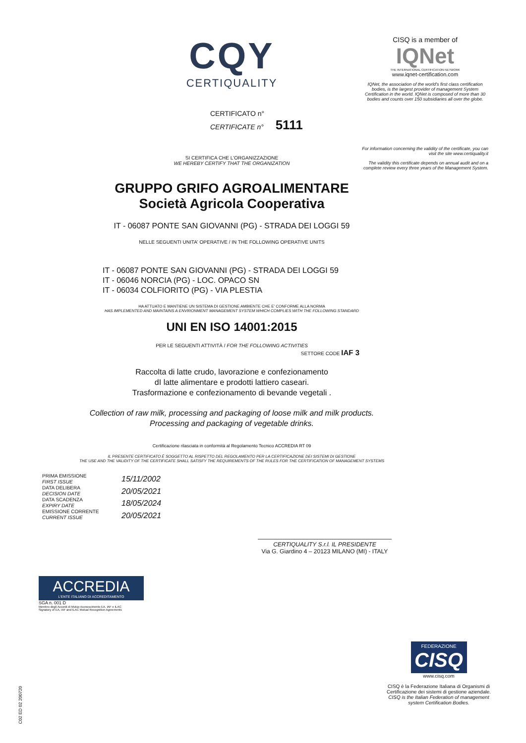CQY
CERTIQUALITY
CERTIFICATO n°
CERTIFICATE n° 5111
SI CERTIFICA CHE L'ORGANIZZAZIONE
WE HEREBY CERTIFY THAT THE ORGANIZATION
GRUPPO GRIFO AGROALIMENTARE
Società Agricola Cooperativa
IT - 06087 PONTE SAN GIOVANNI (PG) - STRADA DEI LOGGI 59
NELLE SEGUENTI UNITA' OPERATIVE / IN THE FOLLOWING OPERATIVE UNITS
IT - 06087 PONTE SAN GIOVANNI (PG) - STRADA DEI LOGGI 59
IT - 06046 NORCIA (PG) - LOC. OPACO SN
IT - 06034 COLFIORITO (PG) - VIA PLESTIA
HA ATTUATO E MANTIENE UN SISTEMA DI GESTIONE AMBIENTE CHE E' CONFORME ALLA NORMA
HAS IMPLEMENTED AND MAINTAINS A ENVIRONMENT MANAGEMENT SYSTEM WHICH COMPLIES WITH THE FOLLOWING STANDARD
UNI EN ISO 14001:2015
PER LE SEGUENTI ATTIVITÀ / FOR THE FOLLOWING ACTIVITIES
SETTORE CODE IAF 3
Raccolta di latte crudo, lavorazione e confezionamento
dI latte alimentare e prodotti lattiero caseari.
Trasformazione e confezionamento di bevande vegetali .
Collection of raw milk, processing and packaging of loose milk and milk products.
Processing and packaging of vegetable drinks.
Certificazione rilasciata in conformità al Regolamento Tecnico ACCREDIA RT 09
IL PRESENTE CERTIFICATO È SOGGETTO AL RISPETTO DEL REGOLAMENTO PER LA CERTIFICAZIONE DEI SISTEMI DI GESTIONE
THE USE AND THE VALIDITY OF THE CERTIFICATE SHALL SATISFY THE REQUIREMENTS OF THE RULES FOR THE CERTIFICATION OF MANAGEMENT SYSTEMS
PRIMA EMISSIONE
FIRST ISSUE
DATA DELIBERA
DECISION DATE
DATA SCADENZA
EXPIRY DATE
EMISSIONE CORRENTE
CURRENT ISSUE
15/11/2002
20/05/2021
18/05/2024
20/05/2021
CERTIQUALITY S.r.l. IL PRESIDENTE
Via G. Giardino 4 – 20123 MILANO (MI) - ITALY
CISQ is a member of
IQNet
THE INTERNATIONAL CERTIFICATION NETWORK
www.iqnet-certification.com
IQNet, the association of the world's first class certification bodies, is the largest provider of management System Certification in the world. IQNet is composed of more than 30 bodies and counts over 150 subsidiaries all over the globe.
For information concerning the validity of the certificate, you can visit the site www.certiquality.it
The validity this certificate depends on annual audit and on a complete review every three years of the Management System.
ACCREDIA
L'ENTE ITALIANO DI ACCREDITAMENTO
SGA n. 001 D
Membro degli Accordi di Mutuo riconoscimento EA, IAF e ILAC
Signatory of EA, IAF and ILAC Mutual Recognition Agreements
FEDERAZIONE
CISQ
www.cisq.com
CISQ è la Federazione Italiana di Organismi di Certificazione dei sistemi di gestione aziendale.
CISQ is the Italian Federation of management system Certification Bodies.
C02 ED 02 200720